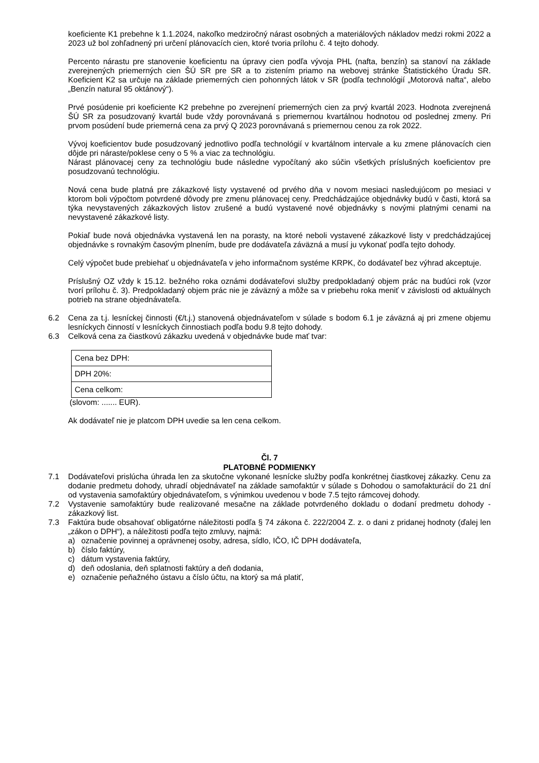koeficiente K1 prebehne k 1.1.2024, nakoľko medziročný nárast osobných a materiálových nákladov medzi rokmi 2022 a 2023 už bol zohľadnený pri určení plánovacích cien, ktoré tvoria prílohu č. 4 tejto dohody.
Percento nárastu pre stanovenie koeficientu na úpravy cien podľa vývoja PHL (nafta, benzín) sa stanoví na základe zverejnených priemerných cien ŠÚ SR pre SR a to zistením priamo na webovej stránke Štatistického Úradu SR. Koeficient K2 sa určuje na základe priemerných cien pohonných látok v SR (podľa technológií „Motorová nafta“, alebo „Benzín natural 95 oktánový“).
Prvé posúdenie pri koeficiente K2 prebehne po zverejnení priemerných cien za prvý kvartál 2023. Hodnota zverejnená ŠÚ SR za posudzovaný kvartál bude vždy porovnávaná s priemernou kvartálnou hodnotou od poslednej zmeny. Pri prvom posúdení bude priemerná cena za prvý Q 2023 porovnávaná s priemernou cenou za rok 2022.
Vývoj koeficientov bude posudzovaný jednotlivo podľa technológií v kvartálnom intervale a ku zmene plánovacích cien dôjde pri náraste/poklese ceny o 5 % a viac za technológiu.
Nárast plánovacej ceny za technológiu bude následne vypočítaný ako súčin všetkých príslušných koeficientov pre posudzovanú technológiu.
Nová cena bude platná pre zákazkové listy vystavené od prvého dňa v novom mesiaci nasledujúcom po mesiaci v ktorom boli výpočtom potvrdené dôvody pre zmenu plánovacej ceny. Predchádzajúce objednávky budú v časti, ktorá sa týka nevystavených zákazkových listov zrušené a budú vystavené nové objednávky s novými platnými cenami na nevystavené zákazkové listy.
Pokiaľ bude nová objednávka vystavená len na porasty, na ktoré neboli vystavené zákazkové listy v predchádzajúcej objednávke s rovnakým časovým plnením, bude pre dodávateľa záväzná a musí ju vykonať podľa tejto dohody.
Celý výpočet bude prebiehať u objednávateľa v jeho informačnom systéme KRPK, čo dodávateľ bez výhrad akceptuje.
Príslušný OZ vždy k 15.12. bežného roka oznámi dodávateľovi služby predpokladaný objem prác na budúci rok (vzor tvorí prílohu č. 3). Predpokladaný objem prác nie je záväzný a môže sa v priebehu roka meniť v závislosti od aktuálnych potrieb na strane objednávateľa.
6.2 Cena za t.j. lesníckej činnosti (€/t.j.) stanovená objednávateľom v súlade s bodom 6.1 je záväzná aj pri zmene objemu lesníckych činností v lesníckych činnostiach podľa bodu 9.8 tejto dohody.
6.3 Celková cena za čiastkovú zákazku uvedená v objednávke bude mať tvar:
| Cena bez DPH: |
| DPH 20%: |
| Cena celkom: |
(slovom: ....... EUR).
Ak dodávateľ nie je platcom DPH uvedie sa len cena celkom.
Čl. 7
PLATOBNÉ PODMIENKY
7.1 Dodávateľovi prislúcha úhrada len za skutočne vykonané lesnícke služby podľa konkrétnej čiastkovej zákazky. Cenu za dodanie predmetu dohody, uhradí objednávateľ na základe samofaktúr v súlade s Dohodou o samofakturácií do 21 dní od vystavenia samofaktúry objednávateľom, s výnimkou uvedenou v bode 7.5 tejto rámcovej dohody.
7.2 Vystavenie samofaktúry bude realizované mesačne na základe potvrdeného dokladu o dodaní predmetu dohody - zákazkový list.
7.3 Faktúra bude obsahovať obligatórne náležitosti podľa § 74 zákona č. 222/2004 Z. z. o dani z pridanej hodnoty (ďalej len „zákon o DPH“), a náležitosti podľa tejto zmluvy, najmä:
a) označenie povinnej a oprávnenej osoby, adresa, sídlo, IČO, IČ DPH dodávateľa,
b) číslo faktúry,
c) dátum vystavenia faktúry,
d) deň odoslania, deň splatnosti faktúry a deň dodania,
e) označenie peňažného ústavu a číslo účtu, na ktorý sa má platiť,